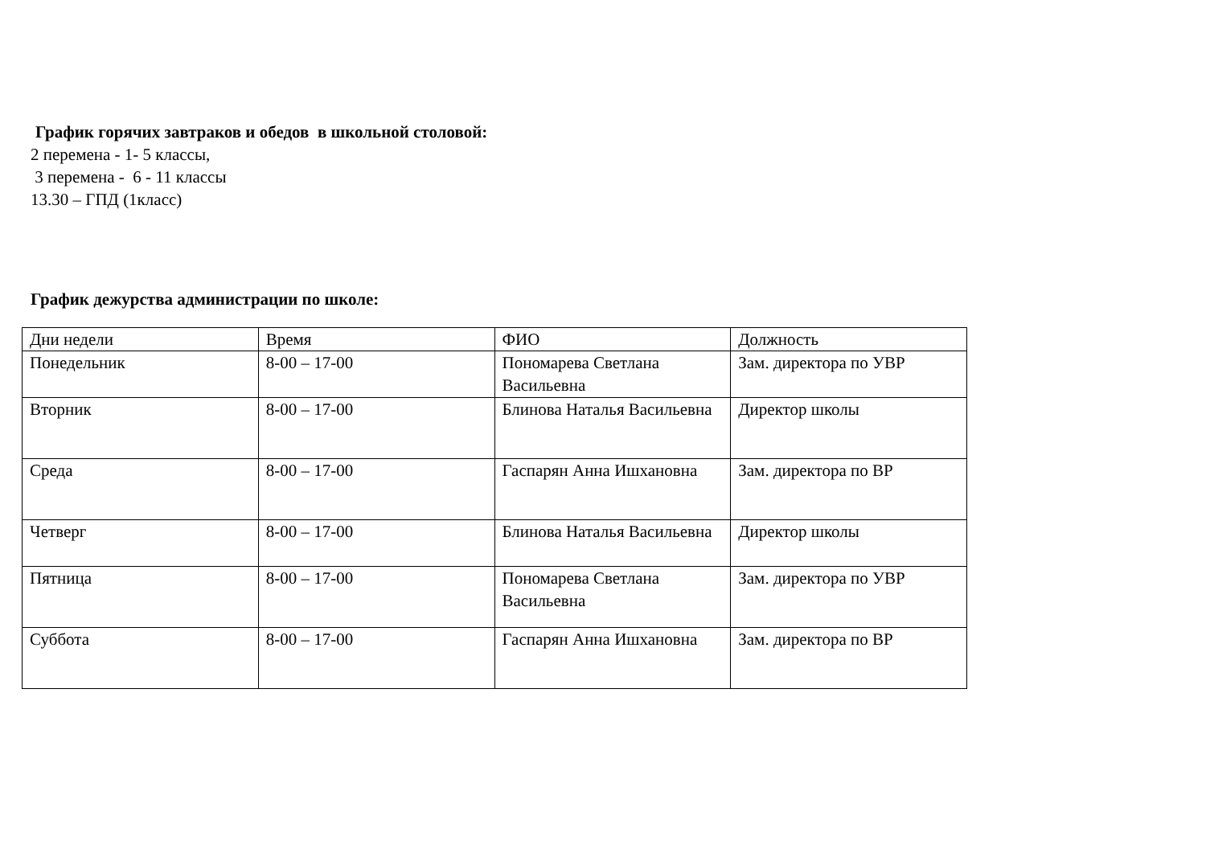График горячих завтраков и обедов в школьной столовой:
2 перемена - 1- 5 классы,
3 перемена - 6 - 11 классы
13.30 – ГПД (1класс)
График дежурства администрации по школе:
| Дни недели | Время | ФИО | Должность |
| Понедельник | 8-00 – 17-00 | Пономарева Светлана Васильевна | Зам. директора по УВР |
| Вторник | 8-00 – 17-00 | Блинова Наталья Васильевна | Директор школы |
| Среда | 8-00 – 17-00 | Гаспарян Анна Ишхановна | Зам. директора по ВР |
| Четверг | 8-00 – 17-00 | Блинова Наталья Васильевна | Директор школы |
| Пятница | 8-00 – 17-00 | Пономарева Светлана Васильевна | Зам. директора по УВР |
| Суббота | 8-00 – 17-00 | Гаспарян Анна Ишхановна | Зам. директора по ВР |